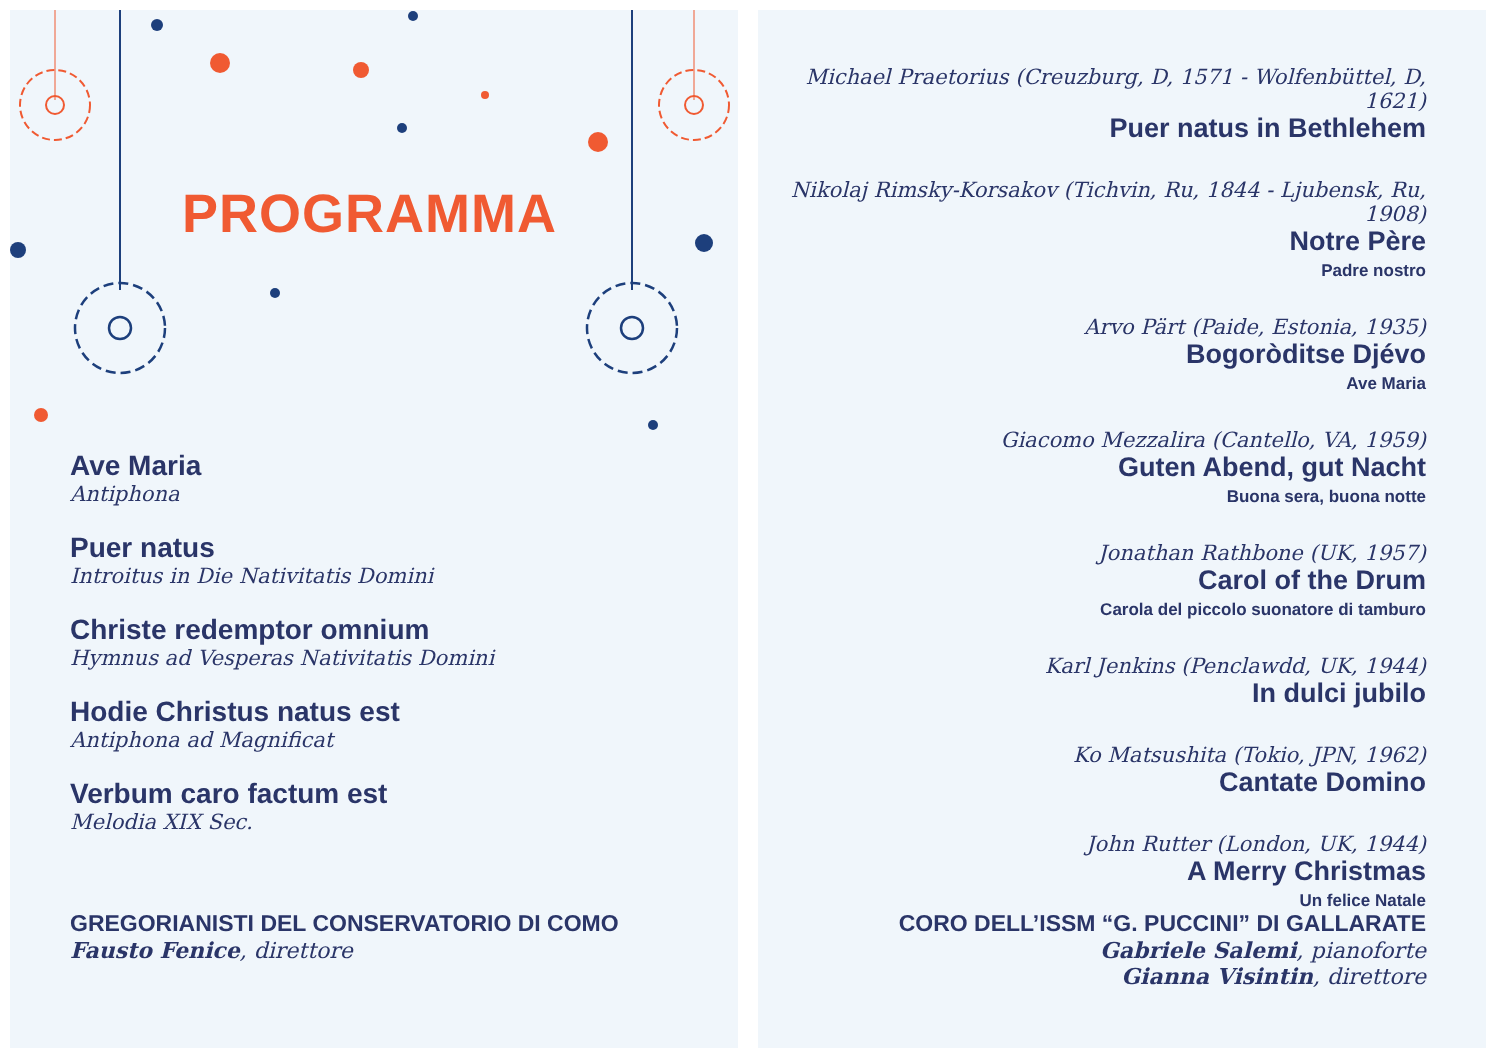PROGRAMMA
Ave Maria
Antiphona
Puer natus
Introitus in Die Nativitatis Domini
Christe redemptor omnium
Hymnus ad Vesperas Nativitatis Domini
Hodie Christus natus est
Antiphona ad Magnificat
Verbum caro factum est
Melodia XIX Sec.
GREGORIANISTI DEL CONSERVATORIO DI COMO
Fausto Fenice, direttore
Michael Praetorius (Creuzburg, D, 1571 - Wolfenbüttel, D, 1621)
Puer natus in Bethlehem
Nikolaj Rimsky-Korsakov (Tichvin, Ru, 1844 - Ljubensk, Ru, 1908)
Notre Père
Padre nostro
Arvo Pärt (Paide, Estonia, 1935)
Bogoròditse Djévo
Ave Maria
Giacomo Mezzalira (Cantello, VA, 1959)
Guten Abend, gut Nacht
Buona sera, buona notte
Jonathan Rathbone (UK, 1957)
Carol of the Drum
Carola del piccolo suonatore di tamburo
Karl Jenkins (Penclawdd, UK, 1944)
In dulci jubilo
Ko Matsushita (Tokio, JPN, 1962)
Cantate Domino
John Rutter (London, UK, 1944)
A Merry Christmas
Un felice Natale
CORO DELL’ISSM “G. PUCCINI” DI GALLARATE
Gabriele Salemi, pianoforte
Gianna Visintin, direttore